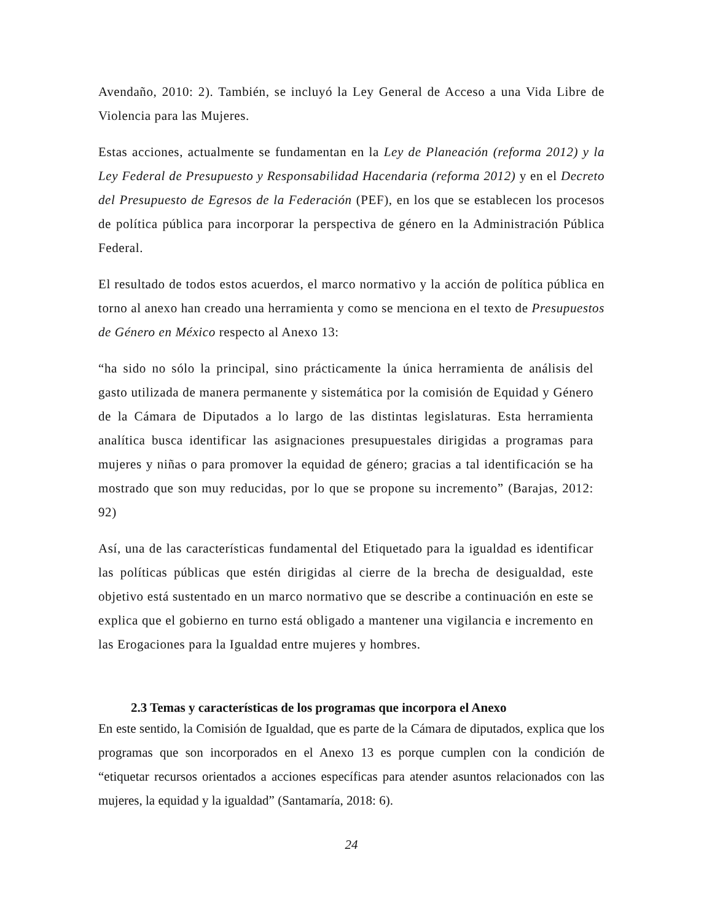Avendaño, 2010: 2). También, se incluyó la Ley General de Acceso a una Vida Libre de Violencia para las Mujeres.
Estas acciones, actualmente se fundamentan en la Ley de Planeación (reforma 2012) y la Ley Federal de Presupuesto y Responsabilidad Hacendaria (reforma 2012) y en el Decreto del Presupuesto de Egresos de la Federación (PEF), en los que se establecen los procesos de política pública para incorporar la perspectiva de género en la Administración Pública Federal.
El resultado de todos estos acuerdos, el marco normativo y la acción de política pública en torno al anexo han creado una herramienta y como se menciona en el texto de Presupuestos de Género en México respecto al Anexo 13:
“ha sido no sólo la principal, sino prácticamente la única herramienta de análisis del gasto utilizada de manera permanente y sistemática por la comisión de Equidad y Género de la Cámara de Diputados a lo largo de las distintas legislaturas. Esta herramienta analítica busca identificar las asignaciones presupuestales dirigidas a programas para mujeres y niñas o para promover la equidad de género; gracias a tal identificación se ha mostrado que son muy reducidas, por lo que se propone su incremento” (Barajas, 2012: 92)
Así, una de las características fundamental del Etiquetado para la igualdad es identificar las políticas públicas que estén dirigidas al cierre de la brecha de desigualdad, este objetivo está sustentado en un marco normativo que se describe a continuación en este se explica que el gobierno en turno está obligado a mantener una vigilancia e incremento en las Erogaciones para la Igualdad entre mujeres y hombres.
2.3 Temas y características de los programas que incorpora el Anexo
En este sentido, la Comisión de Igualdad, que es parte de la Cámara de diputados, explica que los programas que son incorporados en el Anexo 13 es porque cumplen con la condición de “etiquetar recursos orientados a acciones específicas para atender asuntos relacionados con las mujeres, la equidad y la igualdad” (Santamaría, 2018: 6).
24